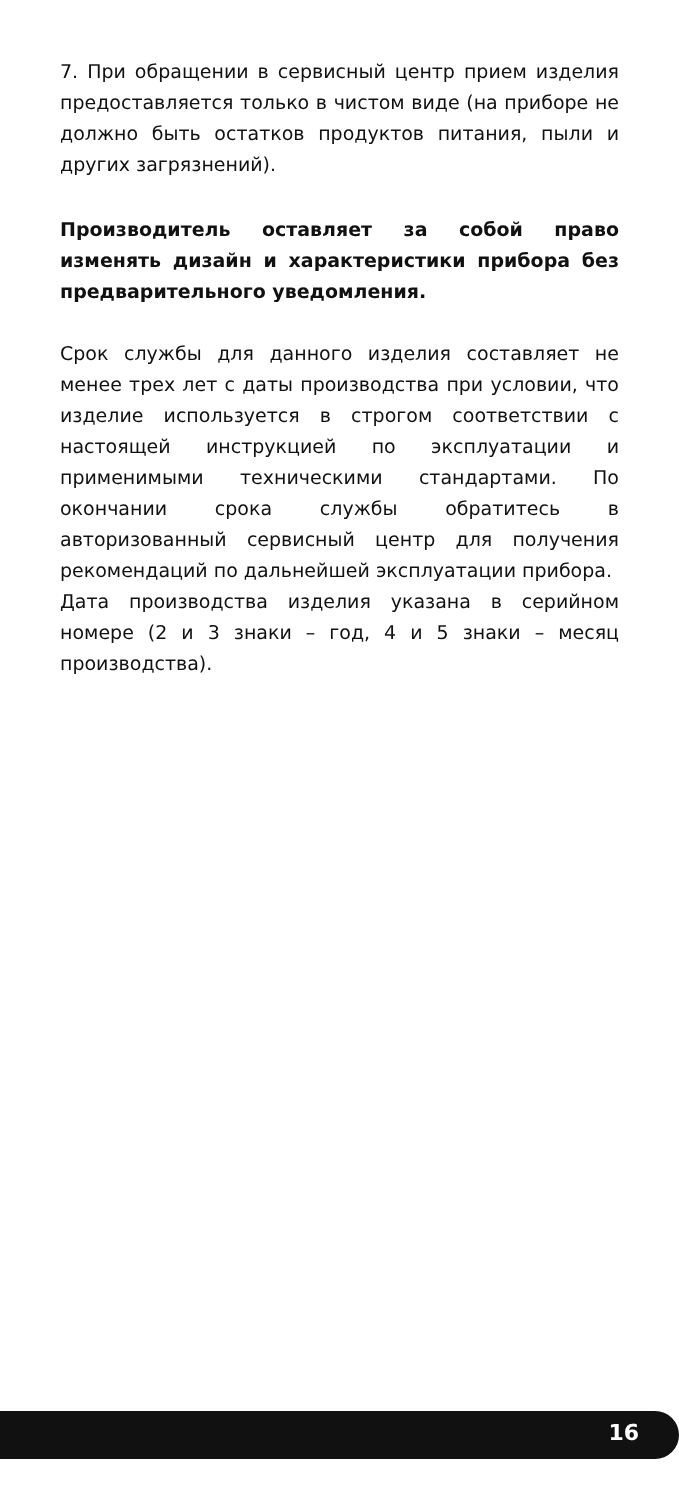7. При обращении в сервисный центр прием изделия предоставляется только в чистом виде (на приборе не должно быть остатков продуктов питания, пыли и других загрязнений).
Производитель оставляет за собой право изменять дизайн и характеристики прибора без предварительного уведомления.
Срок службы для данного изделия составляет не менее трех лет с даты производства при условии, что изделие используется в строгом соответствии с настоящей инструкцией по эксплуатации и применимыми техническими стандартами. По окончании срока службы обратитесь в авторизованный сервисный центр для получения рекомендаций по дальнейшей эксплуатации прибора.
Дата производства изделия указана в серийном номере (2 и 3 знаки – год, 4 и 5 знаки – месяц производства).
16